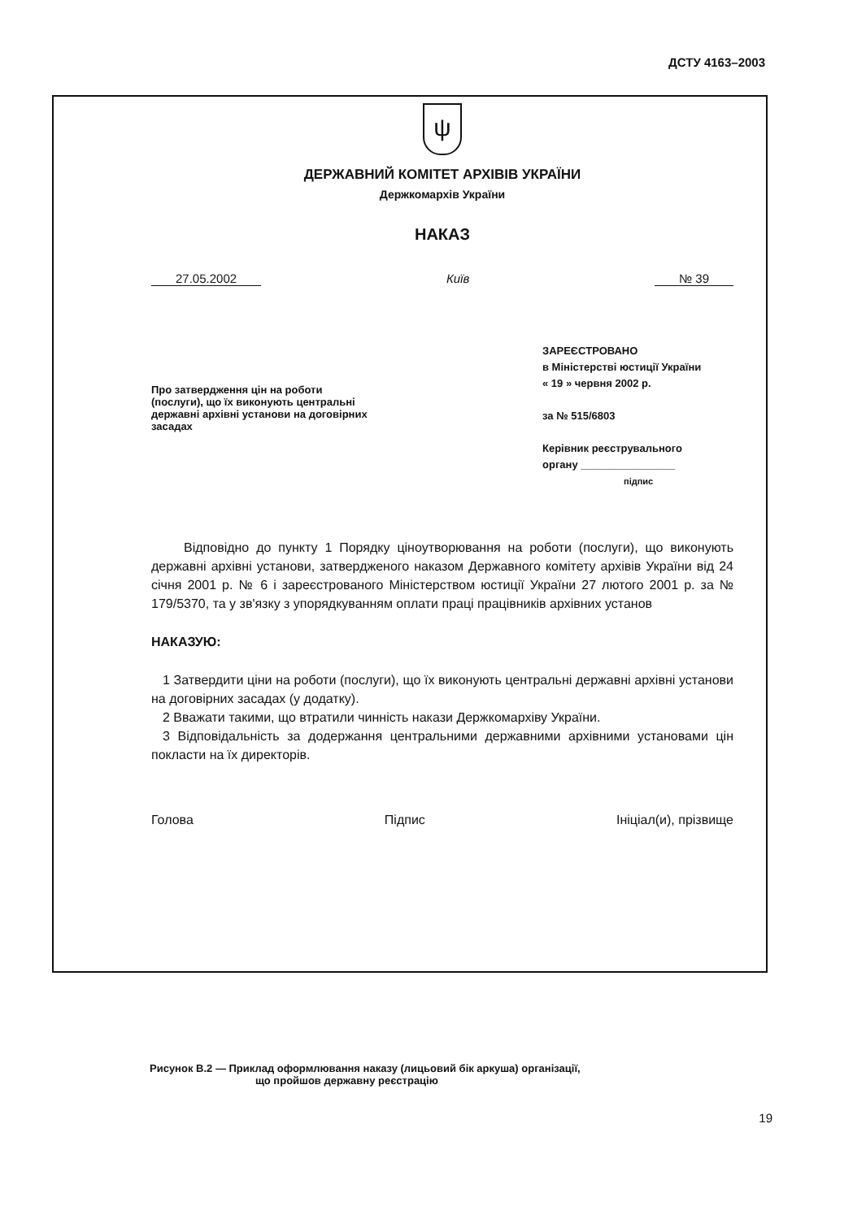ДСТУ 4163–2003
ψ
ДЕРЖАВНИЙ КОМІТЕТ АРХІВІВ УКРАЇНИ
Держкомархів України
НАКАЗ
27.05.2002 Київ № 39
Про затвердження цін на роботи (послуги), що їх виконують центральні державні архівні установи на договірних засадах
ЗАРЕЄСТРОВАНО
в Міністерстві юстиції України
« 19 » червня 2002 р.
за № 515/6803
Керівник реєструвального
органу ________________
підпис
Відповідно до пункту 1 Порядку ціноутворювання на роботи (послуги), що виконують державні архівні установи, затвердженого наказом Державного комітету архівів України від 24 січня 2001 р. № 6 і зареєстрованого Міністерством юстиції України 27 лютого 2001 р. за № 179/5370, та у зв'язку з упорядкуванням оплати праці працівників архівних установ
НАКАЗУЮ:
1 Затвердити ціни на роботи (послуги), що їх виконують центральні державні архівні установи на договірних засадах (у додатку).
2 Вважати такими, що втратили чинність накази Держкомархіву України.
3 Відповідальність за додержання центральними державними архівними установами цін покласти на їх директорів.
Голова Підпис Ініціал(и), прізвище
Рисунок В.2 — Приклад оформлювання наказу (лицьовий бік аркуша) організації,
що пройшов державну реєстрацію
19